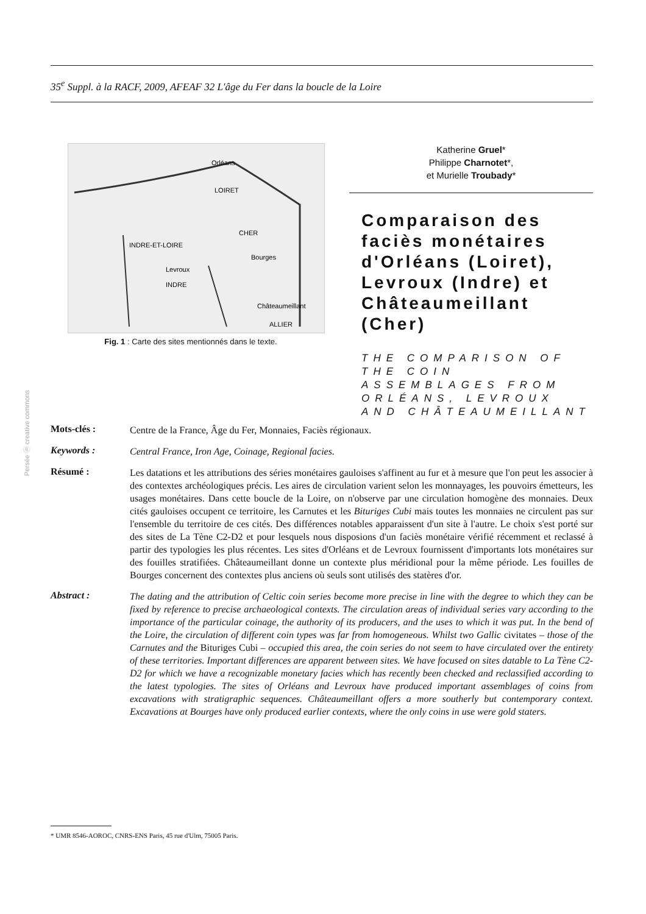35<sup>e</sup> Suppl. à la RACF, 2009, AFEAF 32 L'âge du Fer dans la boucle de la Loire
Orléans
LOIRET
CHER
INDRE-ET-LOIRE
Bourges
Levroux
INDRE
Châteaumeillant
ALLIER
Fig. 1 : Carte des sites mentionnés dans le texte.
Katherine Gruel*
Philippe Charnotet*,
et Murielle Troubady*
Comparaison des faciès monétaires d'Orléans (Loiret), Levroux (Indre) et Châteaumeillant (Cher)
THE COMPARISON OF THE COIN ASSEMBLAGES FROM ORLÉANS, LEVROUX AND CHÂTEAUMEILLANT
Persée ⓑ creative commons
Mots-clés :
Centre de la France, Âge du Fer, Monnaies, Faciès régionaux.
Keywords :
Central France, Iron Age, Coinage, Regional facies.
Résumé :
Les datations et les attributions des séries monétaires gauloises s'affinent au fur et à mesure que l'on peut les associer à des contextes archéologiques précis. Les aires de circulation varient selon les monnayages, les pouvoirs émetteurs, les usages monétaires. Dans cette boucle de la Loire, on n'observe par une circulation homogène des monnaies. Deux cités gauloises occupent ce territoire, les Carnutes et les Bituriges Cubi mais toutes les monnaies ne circulent pas sur l'ensemble du territoire de ces cités. Des différences notables apparaissent d'un site à l'autre. Le choix s'est porté sur des sites de La Tène C2-D2 et pour lesquels nous disposions d'un faciès monétaire vérifié récemment et reclassé à partir des typologies les plus récentes. Les sites d'Orléans et de Levroux fournissent d'importants lots monétaires sur des fouilles stratifiées. Châteaumeillant donne un contexte plus méridional pour la même période. Les fouilles de Bourges concernent des contextes plus anciens où seuls sont utilisés des statères d'or.
Abstract :
The dating and the attribution of Celtic coin series become more precise in line with the degree to which they can be fixed by reference to precise archaeological contexts. The circulation areas of individual series vary according to the importance of the particular coinage, the authority of its producers, and the uses to which it was put. In the bend of the Loire, the circulation of different coin types was far from homogeneous. Whilst two Gallic civitates – those of the Carnutes and the Bituriges Cubi – occupied this area, the coin series do not seem to have circulated over the entirety of these territories. Important differences are apparent between sites. We have focused on sites datable to La Tène C2-D2 for which we have a recognizable monetary facies which has recently been checked and reclassified according to the latest typologies. The sites of Orléans and Levroux have produced important assemblages of coins from excavations with stratigraphic sequences. Châteaumeillant offers a more southerly but contemporary context. Excavations at Bourges have only produced earlier contexts, where the only coins in use were gold staters.
* UMR 8546-AOROC, CNRS-ENS Paris, 45 rue d'Ulm, 75005 Paris.